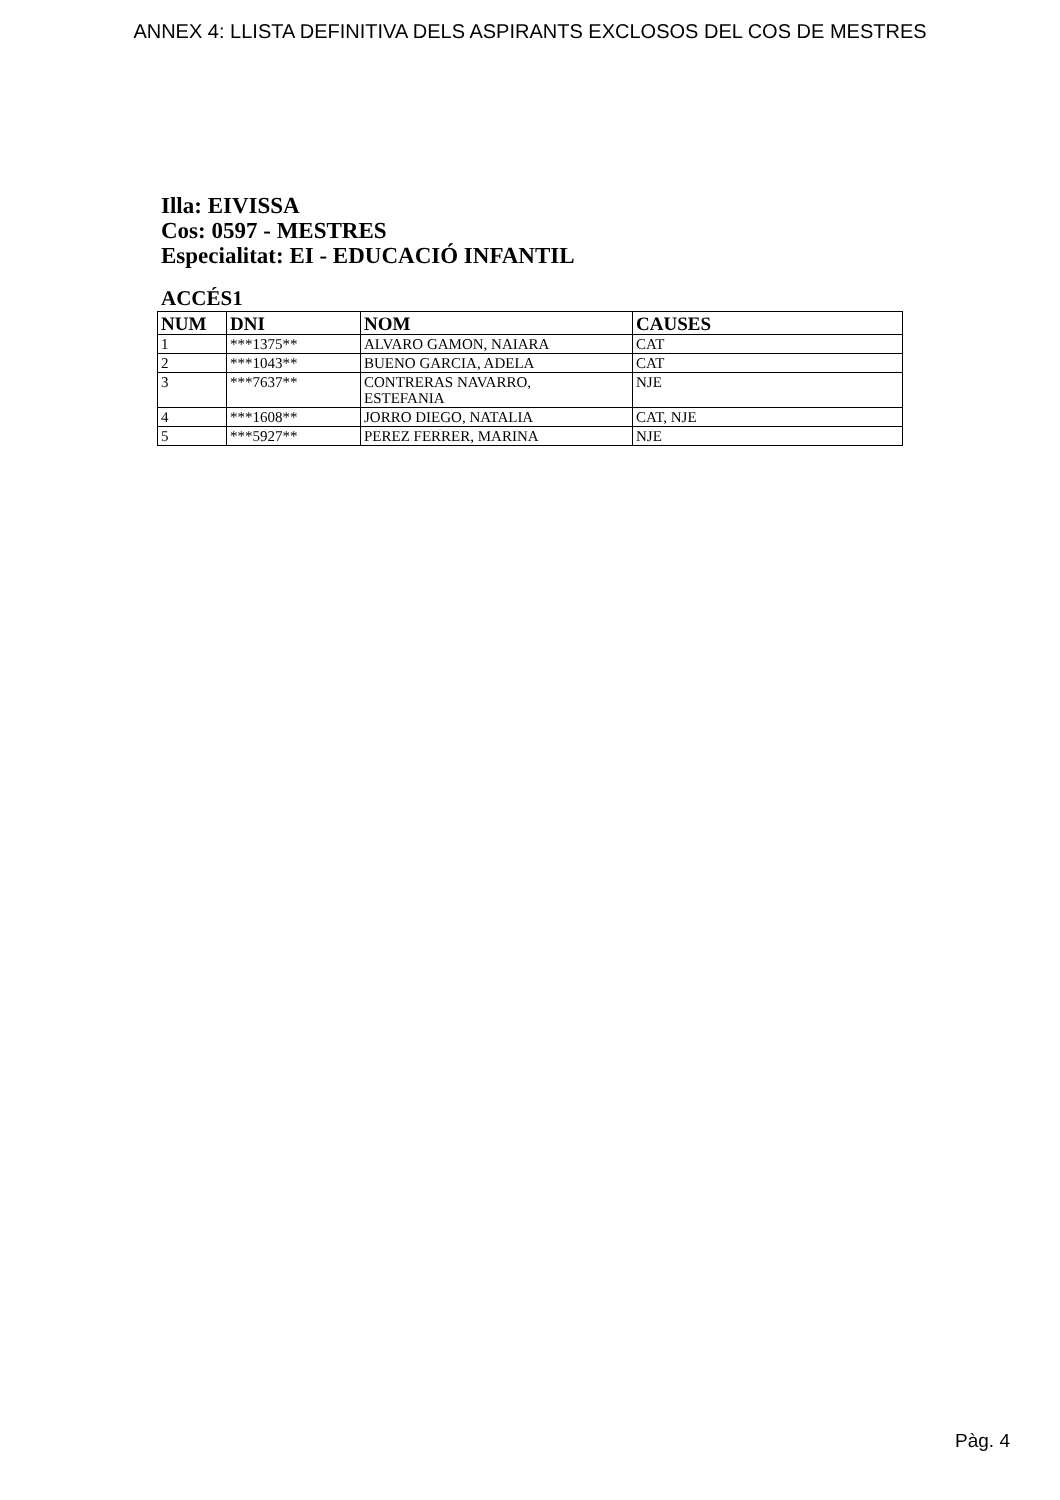ANNEX 4: LLISTA DEFINITIVA DELS ASPIRANTS EXCLOSOS DEL COS DE MESTRES
Illa: EIVISSA
Cos: 0597 - MESTRES
Especialitat: EI - EDUCACIÓ INFANTIL
ACCÉS1
| NUM | DNI | NOM | CAUSES |
| --- | --- | --- | --- |
| 1 | ***1375** | ALVARO GAMON, NAIARA | CAT |
| 2 | ***1043** | BUENO GARCIA, ADELA | CAT |
| 3 | ***7637** | CONTRERAS NAVARRO, ESTEFANIA | NJE |
| 4 | ***1608** | JORRO DIEGO, NATALIA | CAT, NJE |
| 5 | ***5927** | PEREZ FERRER, MARINA | NJE |
Pàg. 4